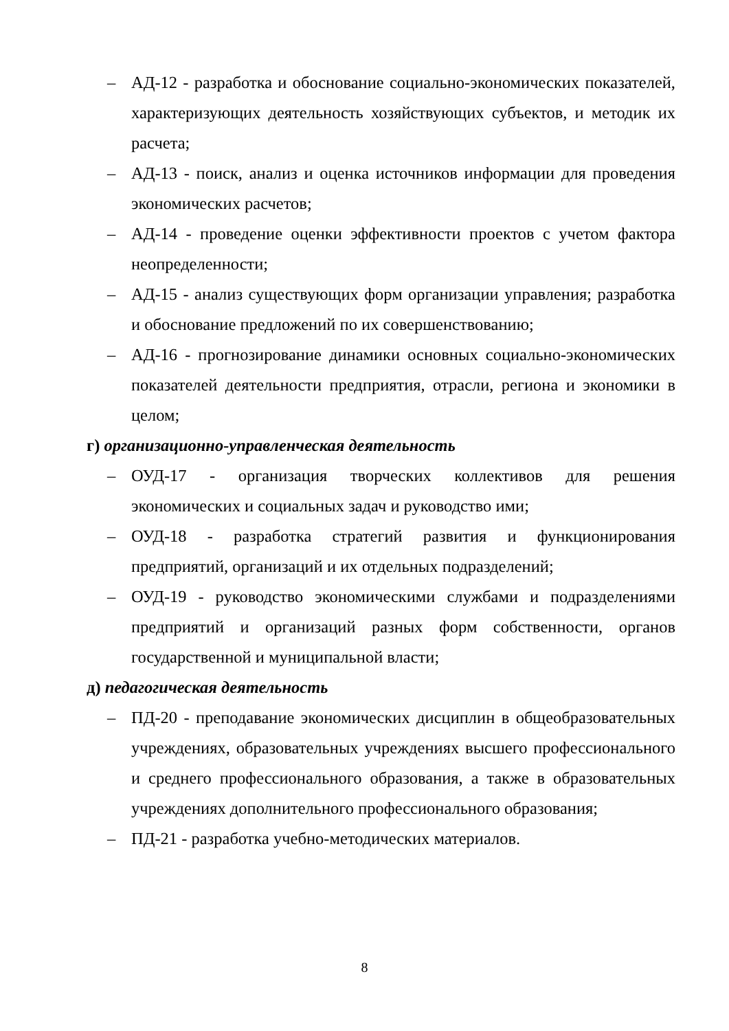– АД-12 - разработка и обоснование социально-экономических показателей, характеризующих деятельность хозяйствующих субъектов, и методик их расчета;
– АД-13 - поиск, анализ и оценка источников информации для проведения экономических расчетов;
– АД-14 - проведение оценки эффективности проектов с учетом фактора неопределенности;
– АД-15 - анализ существующих форм организации управления; разработка и обоснование предложений по их совершенствованию;
– АД-16 - прогнозирование динамики основных социально-экономических показателей деятельности предприятия, отрасли, региона и экономики в целом;
г) организационно-управленческая деятельность
– ОУД-17 - организация творческих коллективов для решения экономических и социальных задач и руководство ими;
– ОУД-18 - разработка стратегий развития и функционирования предприятий, организаций и их отдельных подразделений;
– ОУД-19 - руководство экономическими службами и подразделениями предприятий и организаций разных форм собственности, органов государственной и муниципальной власти;
д) педагогическая деятельность
– ПД-20 - преподавание экономических дисциплин в общеобразовательных учреждениях, образовательных учреждениях высшего профессионального и среднего профессионального образования, а также в образовательных учреждениях дополнительного профессионального образования;
– ПД-21 - разработка учебно-методических материалов.
8